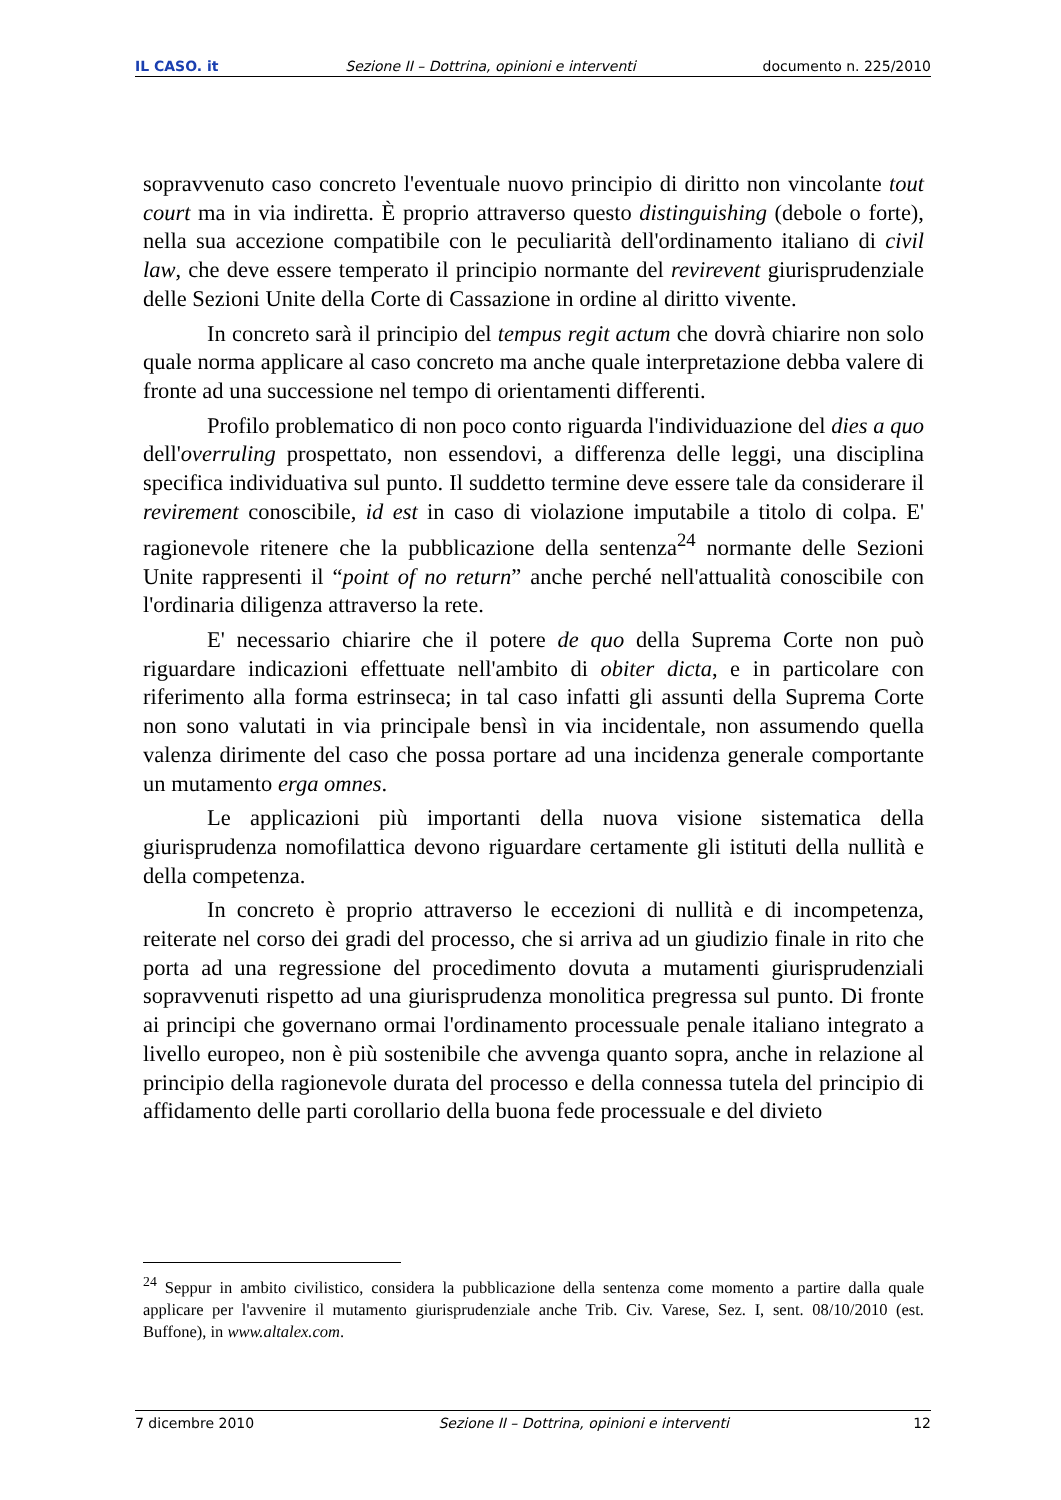IL CASO. it Sezione II – Dottrina, opinioni e interventi documento n. 225/2010
sopravvenuto caso concreto l'eventuale nuovo principio di diritto non vincolante tout court ma in via indiretta. È proprio attraverso questo distinguishing (debole o forte), nella sua accezione compatibile con le peculiarità dell'ordinamento italiano di civil law, che deve essere temperato il principio normante del revirevent giurisprudenziale delle Sezioni Unite della Corte di Cassazione in ordine al diritto vivente.
In concreto sarà il principio del tempus regit actum che dovrà chiarire non solo quale norma applicare al caso concreto ma anche quale interpretazione debba valere di fronte ad una successione nel tempo di orientamenti differenti.
Profilo problematico di non poco conto riguarda l'individuazione del dies a quo dell'overruling prospettato, non essendovi, a differenza delle leggi, una disciplina specifica individuativa sul punto. Il suddetto termine deve essere tale da considerare il revirement conoscibile, id est in caso di violazione imputabile a titolo di colpa. E' ragionevole ritenere che la pubblicazione della sentenza<sup>24</sup> normante delle Sezioni Unite rappresenti il “point of no return” anche perché nell'attualità conoscibile con l'ordinaria diligenza attraverso la rete.
E' necessario chiarire che il potere de quo della Suprema Corte non può riguardare indicazioni effettuate nell'ambito di obiter dicta, e in particolare con riferimento alla forma estrinseca; in tal caso infatti gli assunti della Suprema Corte non sono valutati in via principale bensì in via incidentale, non assumendo quella valenza dirimente del caso che possa portare ad una incidenza generale comportante un mutamento erga omnes.
Le applicazioni più importanti della nuova visione sistematica della giurisprudenza nomofilattica devono riguardare certamente gli istituti della nullità e della competenza.
In concreto è proprio attraverso le eccezioni di nullità e di incompetenza, reiterate nel corso dei gradi del processo, che si arriva ad un giudizio finale in rito che porta ad una regressione del procedimento dovuta a mutamenti giurisprudenziali sopravvenuti rispetto ad una giurisprudenza monolitica pregressa sul punto. Di fronte ai principi che governano ormai l'ordinamento processuale penale italiano integrato a livello europeo, non è più sostenibile che avvenga quanto sopra, anche in relazione al principio della ragionevole durata del processo e della connessa tutela del principio di affidamento delle parti corollario della buona fede processuale e del divieto
<sup>24</sup> Seppur in ambito civilistico, considera la pubblicazione della sentenza come momento a partire dalla quale applicare per l'avvenire il mutamento giurisprudenziale anche Trib. Civ. Varese, Sez. I, sent. 08/10/2010 (est. Buffone), in www.altalex.com.
7 dicembre 2010 Sezione II – Dottrina, opinioni e interventi 12